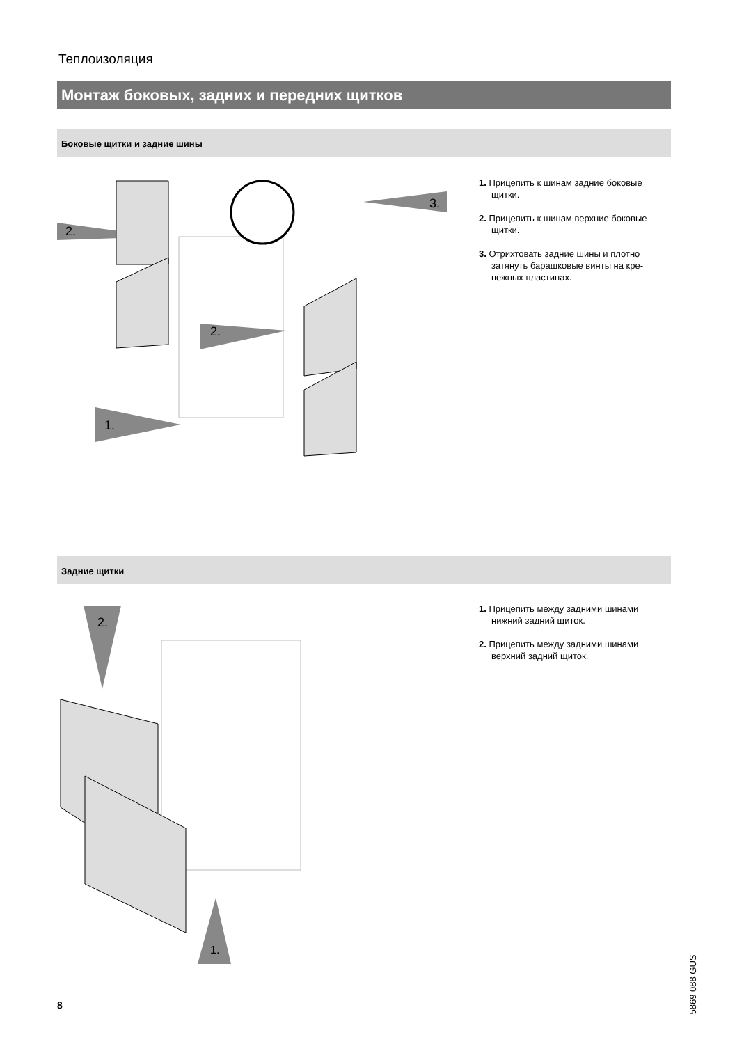Теплоизоляция
Монтаж боковых, задних и передних щитков
Боковые щитки и задние шины
2.
3.
2.
1.
1. Прицепить к шинам задние боковые щитки.
2. Прицепить к шинам верхние боковые щитки.
3. Отрихтовать задние шины и плотно затянуть барашковые винты на кре­пежных пластинах.
Задние щитки
2.
1.
1. Прицепить между задними шинами нижний задний щиток.
2. Прицепить между задними шинами верхний задний щиток.
8
5869 088 GUS